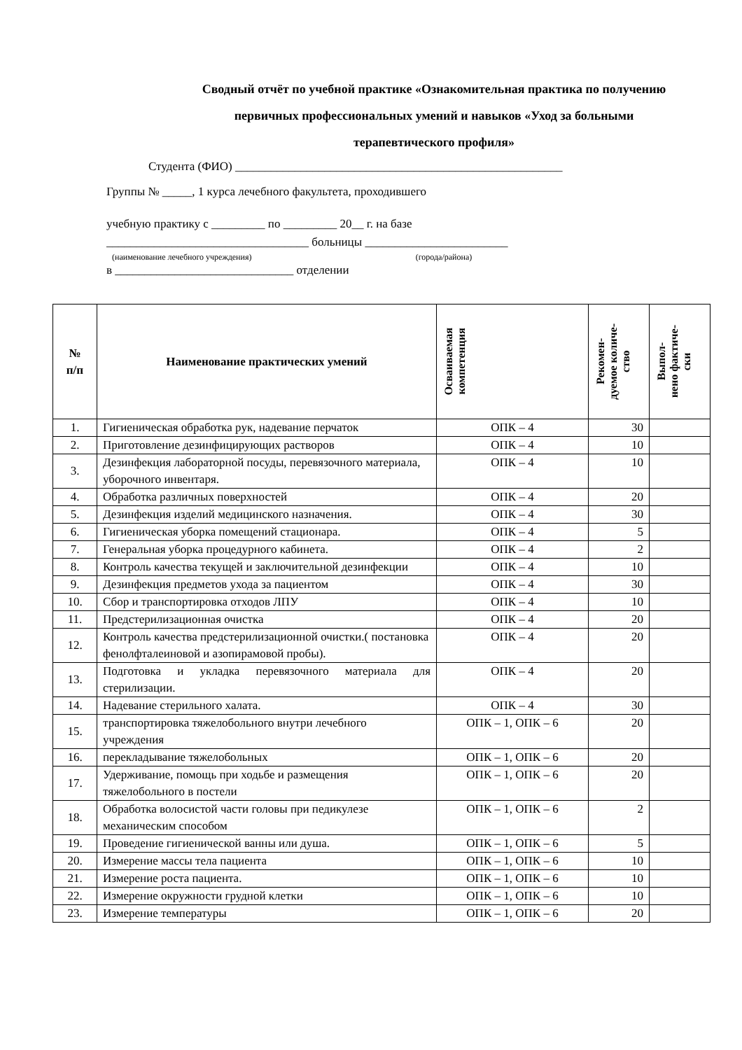Сводный отчёт по учебной практике «Ознакомительная практика по получению первичных профессиональных умений и навыков «Уход за больными терапевтического профиля»
Студента (ФИО) _______________________________________________________
Группы № _____, 1 курса лечебного факультета, проходившего
учебную практику с _________ по _________ 20__ г. на базе
__________________________________ больницы ________________________
(наименование лечебного учреждения) (города/района)
в ______________________________ отделении
| № п/п | Наименование практических умений | Осваиваемая компетенция | Рекомен- дуемое количе- ство | Выпол- нено фактиче- ски |
| --- | --- | --- | --- | --- |
| 1. | Гигиеническая обработка рук, надевание перчаток | ОПК – 4 | 30 | |
| 2. | Приготовление дезинфицирующих растворов | ОПК – 4 | 10 | |
| 3. | Дезинфекция лабораторной посуды, перевязочного материала, уборочного инвентаря. | ОПК – 4 | 10 | |
| 4. | Обработка различных поверхностей | ОПК – 4 | 20 | |
| 5. | Дезинфекция изделий медицинского назначения. | ОПК – 4 | 30 | |
| 6. | Гигиеническая уборка помещений стационара. | ОПК – 4 | 5 | |
| 7. | Генеральная уборка процедурного кабинета. | ОПК – 4 | 2 | |
| 8. | Контроль качества текущей и заключительной дезинфекции | ОПК – 4 | 10 | |
| 9. | Дезинфекция предметов ухода за пациентом | ОПК – 4 | 30 | |
| 10. | Сбор и транспортировка отходов ЛПУ | ОПК – 4 | 10 | |
| 11. | Предстерилизационная очистка | ОПК – 4 | 20 | |
| 12. | Контроль качества предстерилизационной очистки.( постановка фенолфталеиновой и азопирамовой пробы). | ОПК – 4 | 20 | |
| 13. | Подготовка и укладка перевязочного материала для стерилизации. | ОПК – 4 | 20 | |
| 14. | Надевание стерильного халата. | ОПК – 4 | 30 | |
| 15. | транспортировка тяжелобольного внутри лечебного учреждения | ОПК – 1, ОПК – 6 | 20 | |
| 16. | перекладывание тяжелобольных | ОПК – 1, ОПК – 6 | 20 | |
| 17. | Удерживание, помощь при ходьбе и размещения тяжелобольного в постели | ОПК – 1, ОПК – 6 | 20 | |
| 18. | Обработка волосистой части головы при педикулезе механическим способом | ОПК – 1, ОПК – 6 | 2 | |
| 19. | Проведение гигиенической ванны или душа. | ОПК – 1, ОПК – 6 | 5 | |
| 20. | Измерение массы тела пациента | ОПК – 1, ОПК – 6 | 10 | |
| 21. | Измерение роста пациента. | ОПК – 1, ОПК – 6 | 10 | |
| 22. | Измерение окружности грудной клетки | ОПК – 1, ОПК – 6 | 10 | |
| 23. | Измерение температуры | ОПК – 1, ОПК – 6 | 20 | |